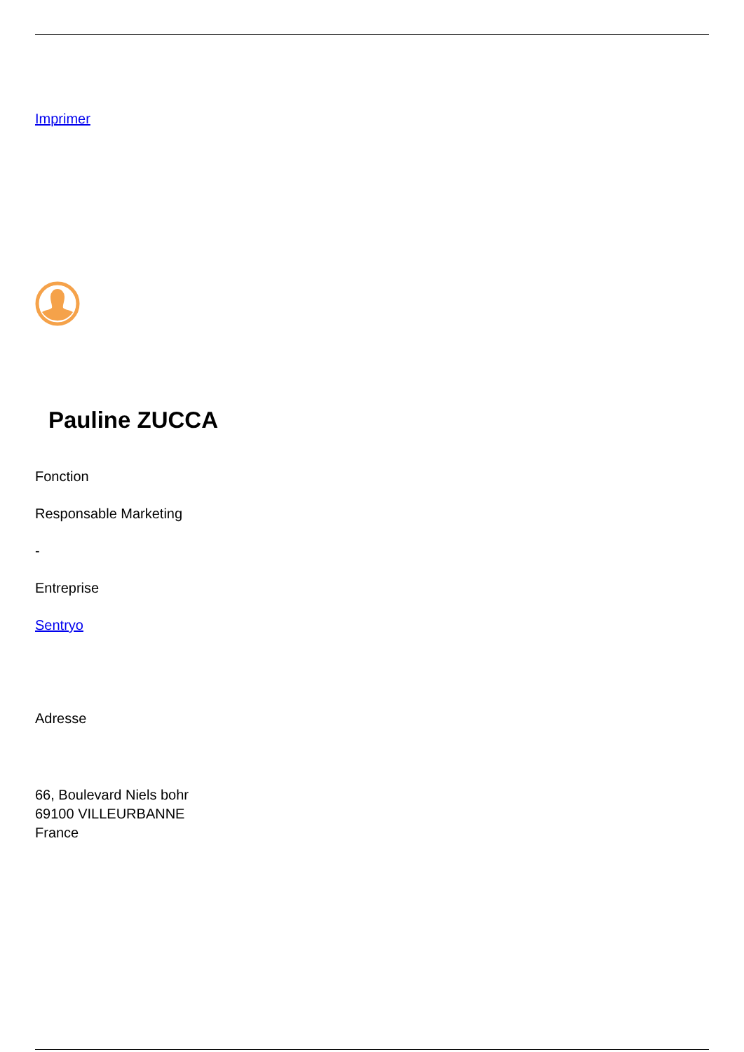Imprimer
Pauline ZUCCA
Fonction
Responsable Marketing
-
Entreprise
Sentryo
Adresse
66, Boulevard Niels bohr
69100 VILLEURBANNE
France